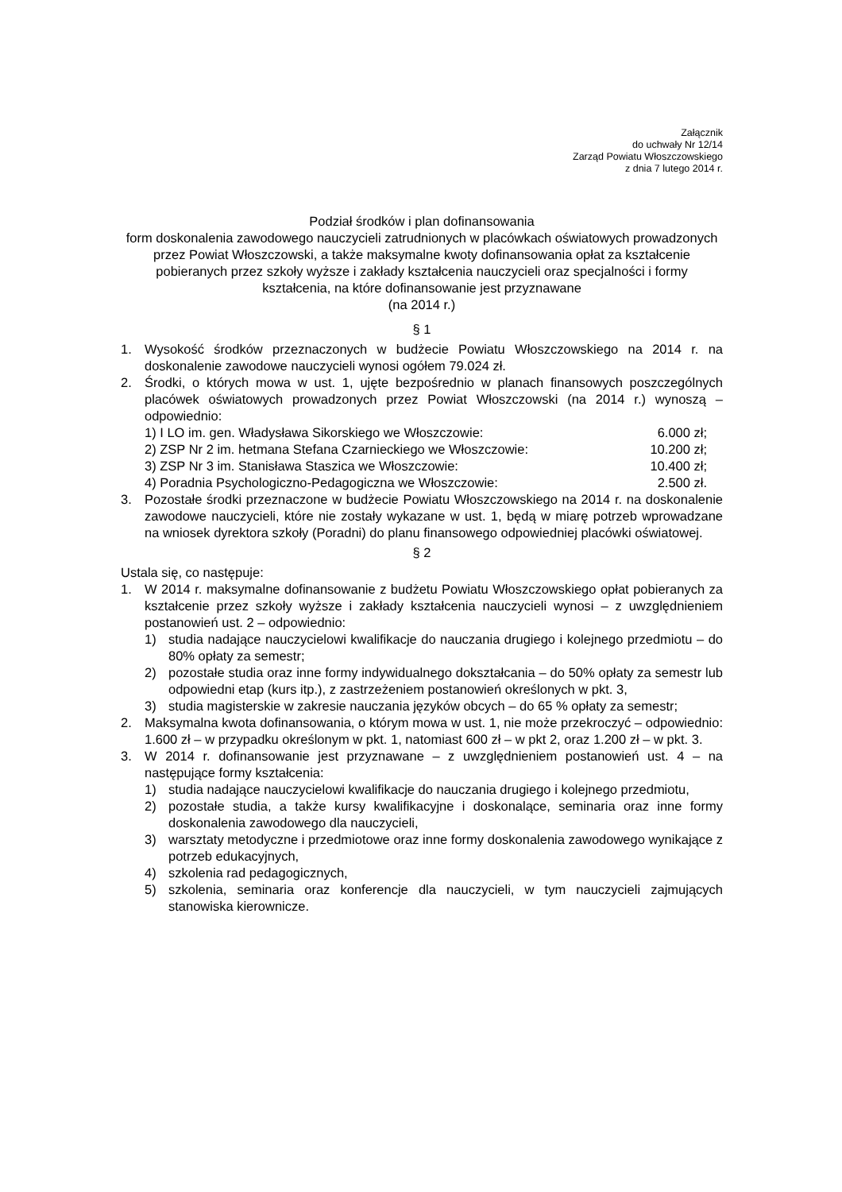Załącznik
do uchwały Nr 12/14
Zarząd Powiatu Włoszczowskiego
z dnia 7 lutego 2014 r.
Podział środków i plan dofinansowania
form doskonalenia zawodowego nauczycieli zatrudnionych w placówkach oświatowych prowadzonych przez Powiat Włoszczowski, a także maksymalne kwoty dofinansowania opłat za kształcenie pobieranych przez szkoły wyższe i zakłady kształcenia nauczycieli oraz specjalności i formy kształcenia, na które dofinansowanie jest przyznawane
(na 2014 r.)
§ 1
1. Wysokość środków przeznaczonych w budżecie Powiatu Włoszczowskiego na 2014 r. na doskonalenie zawodowe nauczycieli wynosi ogółem 79.024 zł.
2. Środki, o których mowa w ust. 1, ujęte bezpośrednio w planach finansowych poszczególnych placówek oświatowych prowadzonych przez Powiat Włoszczowski (na 2014 r.) wynoszą – odpowiednio:
1) I LO im. gen. Władysława Sikorskiego we Włoszczowie: 6.000 zł;
2) ZSP Nr 2 im. hetmana Stefana Czarnieckiego we Włoszczowie: 10.200 zł;
3) ZSP Nr 3 im. Stanisława Staszica we Włoszczowie: 10.400 zł;
4) Poradnia Psychologiczno-Pedagogiczna we Włoszczowie: 2.500 zł.
3. Pozostałe środki przeznaczone w budżecie Powiatu Włoszczowskiego na 2014 r. na doskonalenie zawodowe nauczycieli, które nie zostały wykazane w ust. 1, będą w miarę potrzeb wprowadzane na wniosek dyrektora szkoły (Poradni) do planu finansowego odpowiedniej placówki oświatowej.
§ 2
Ustala się, co następuje:
1. W 2014 r. maksymalne dofinansowanie z budżetu Powiatu Włoszczowskiego opłat pobieranych za kształcenie przez szkoły wyższe i zakłady kształcenia nauczycieli wynosi – z uwzględnieniem postanowień ust. 2 – odpowiednio:
1) studia nadające nauczycielowi kwalifikacje do nauczania drugiego i kolejnego przedmiotu – do 80% opłaty za semestr;
2) pozostałe studia oraz inne formy indywidualnego dokształcania – do 50% opłaty za semestr lub odpowiedni etap (kurs itp.), z zastrzeżeniem postanowień określonych w pkt. 3,
3) studia magisterskie w zakresie nauczania języków obcych – do 65 % opłaty za semestr;
2. Maksymalna kwota dofinansowania, o którym mowa w ust. 1, nie może przekroczyć – odpowiednio: 1.600 zł – w przypadku określonym w pkt. 1, natomiast 600 zł – w pkt 2, oraz 1.200 zł – w pkt. 3.
3. W 2014 r. dofinansowanie jest przyznawane – z uwzględnieniem postanowień ust. 4 – na następujące formy kształcenia:
1) studia nadające nauczycielowi kwalifikacje do nauczania drugiego i kolejnego przedmiotu,
2) pozostałe studia, a także kursy kwalifikacyjne i doskonalące, seminaria oraz inne formy doskonalenia zawodowego dla nauczycieli,
3) warsztaty metodyczne i przedmiotowe oraz inne formy doskonalenia zawodowego wynikające z potrzeb edukacyjnych,
4) szkolenia rad pedagogicznych,
5) szkolenia, seminaria oraz konferencje dla nauczycieli, w tym nauczycieli zajmujących stanowiska kierownicze.